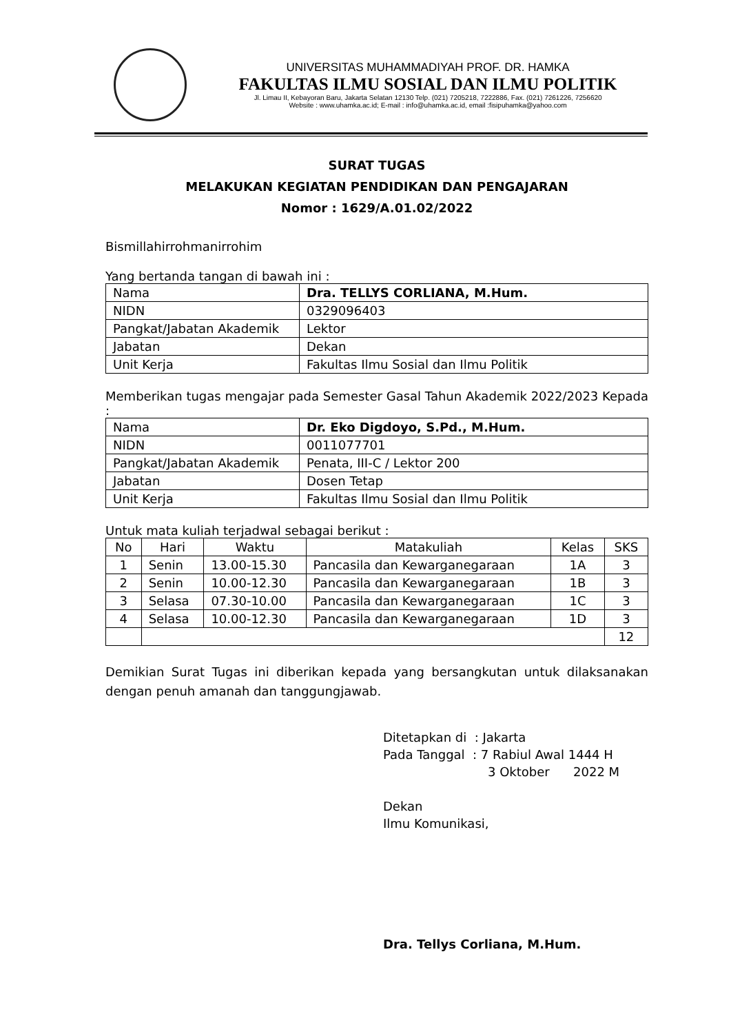UNIVERSITAS MUHAMMADIYAH PROF. DR. HAMKA
FAKULTAS ILMU SOSIAL DAN ILMU POLITIK
Jl. Limau II, Kebayoran Baru, Jakarta Selatan 12130 Telp. (021) 7205218, 7222886, Fax. (021) 7261226, 7256620
Website : www.uhamka.ac.id; E-mail : info@uhamka.ac.id, email :fisipuhamka@yahoo.com
SURAT TUGAS
MELAKUKAN KEGIATAN PENDIDIKAN DAN PENGAJARAN
Nomor : 1629/A.01.02/2022
Bismillahirrohmanirrohim
Yang bertanda tangan di bawah ini :
| Nama | Dra. TELLYS CORLIANA, M.Hum. |
| NIDN | 0329096403 |
| Pangkat/Jabatan Akademik | Lektor |
| Jabatan | Dekan |
| Unit Kerja | Fakultas Ilmu Sosial dan Ilmu Politik |
Memberikan tugas mengajar pada Semester Gasal Tahun Akademik 2022/2023 Kepada :
| Nama | Dr. Eko Digdoyo, S.Pd., M.Hum. |
| NIDN | 0011077701 |
| Pangkat/Jabatan Akademik | Penata, III-C / Lektor 200 |
| Jabatan | Dosen Tetap |
| Unit Kerja | Fakultas Ilmu Sosial dan Ilmu Politik |
Untuk mata kuliah terjadwal sebagai berikut :
| No | Hari | Waktu | Matakuliah | Kelas | SKS |
| --- | --- | --- | --- | --- | --- |
| 1 | Senin | 13.00-15.30 | Pancasila dan Kewarganegaraan | 1A | 3 |
| 2 | Senin | 10.00-12.30 | Pancasila dan Kewarganegaraan | 1B | 3 |
| 3 | Selasa | 07.30-10.00 | Pancasila dan Kewarganegaraan | 1C | 3 |
| 4 | Selasa | 10.00-12.30 | Pancasila dan Kewarganegaraan | 1D | 3 |
| | | | | | 12 |
Demikian Surat Tugas ini diberikan kepada yang bersangkutan untuk dilaksanakan dengan penuh amanah dan tanggungjawab.
Ditetapkan di : Jakarta
Pada Tanggal : 7 Rabiul Awal 1444 H
3 Oktober 2022 M
Dekan
Ilmu Komunikasi,
Dra. Tellys Corliana, M.Hum.